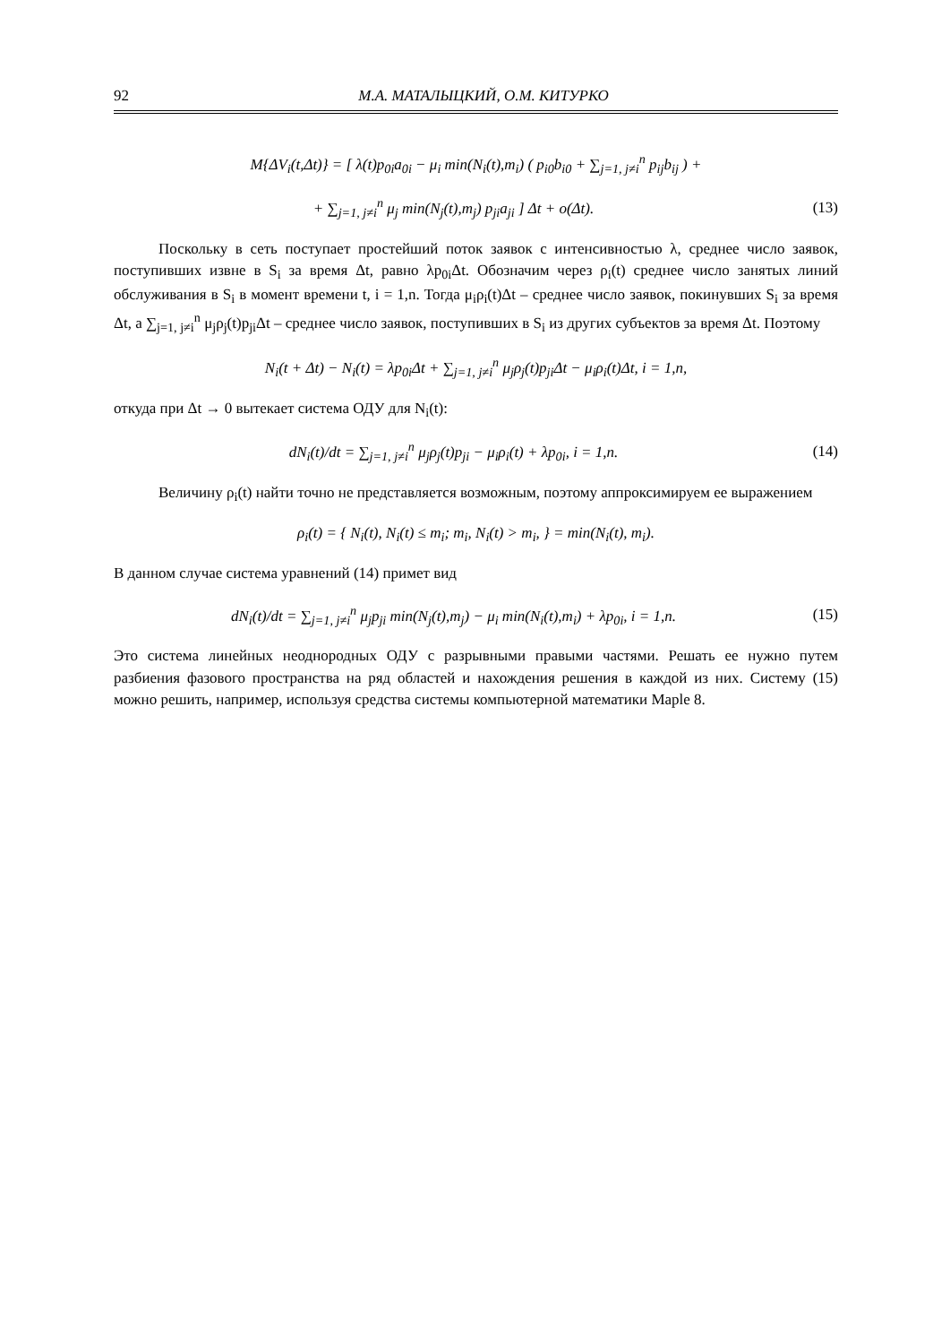92 М.А. МАТАЛЫЦКИЙ, О.М. КИТУРКО
M{ΔV<sub>i</sub>(t,Δt)} = [ λ(t)p<sub>0i</sub>a<sub>0i</sub> − μ<sub>i</sub> min(N<sub>i</sub>(t),m<sub>i</sub>) ( p<sub>i0</sub>b<sub>i0</sub> + ∑<sub>j=1, j≠i</sub><sup>n</sup> p<sub>ij</sub>b<sub>ij</sub> ) +
+ ∑<sub>j=1, j≠i</sub><sup>n</sup> μ<sub>j</sub> min(N<sub>j</sub>(t),m<sub>j</sub>) p<sub>ji</sub>a<sub>ji</sub> ] Δt + o(Δt).
(13)
Поскольку в сеть поступает простейший поток заявок с интенсивностью λ, среднее число заявок, поступивших извне в S<sub>i</sub> за время Δt, равно λp<sub>0i</sub>Δt. Обозначим через ρ<sub>i</sub>(t) среднее число занятых линий обслуживания в S<sub>i</sub> в момент времени t, i = 1,n. Тогда μ<sub>i</sub>ρ<sub>i</sub>(t)Δt – среднее число заявок, покинувших S<sub>i</sub> за время Δt, а ∑<sub>j=1, j≠i</sub><sup>n</sup> μ<sub>j</sub>ρ<sub>j</sub>(t)p<sub>ji</sub>Δt – среднее число заявок, поступивших в S<sub>i</sub> из других субъектов за время Δt. Поэтому
N<sub>i</sub>(t + Δt) − N<sub>i</sub>(t) = λp<sub>0i</sub>Δt + ∑<sub>j=1, j≠i</sub><sup>n</sup> μ<sub>j</sub>ρ<sub>j</sub>(t)p<sub>ji</sub>Δt − μ<sub>i</sub>ρ<sub>i</sub>(t)Δt, i = 1,n,
откуда при Δt → 0 вытекает система ОДУ для N<sub>i</sub>(t):
dN<sub>i</sub>(t)/dt = ∑<sub>j=1, j≠i</sub><sup>n</sup> μ<sub>j</sub>ρ<sub>j</sub>(t)p<sub>ji</sub> − μ<sub>i</sub>ρ<sub>i</sub>(t) + λp<sub>0i</sub>, i = 1,n.
(14)
Величину ρ<sub>i</sub>(t) найти точно не представляется возможным, поэтому аппроксимируем ее выражением
ρ<sub>i</sub>(t) = { N<sub>i</sub>(t), N<sub>i</sub>(t) ≤ m<sub>i</sub>; m<sub>i</sub>, N<sub>i</sub>(t) > m<sub>i</sub>, } = min(N<sub>i</sub>(t), m<sub>i</sub>).
В данном случае система уравнений (14) примет вид
dN<sub>i</sub>(t)/dt = ∑<sub>j=1, j≠i</sub><sup>n</sup> μ<sub>j</sub>p<sub>ji</sub> min(N<sub>j</sub>(t),m<sub>j</sub>) − μ<sub>i</sub> min(N<sub>i</sub>(t),m<sub>i</sub>) + λp<sub>0i</sub>, i = 1,n.
(15)
Это система линейных неоднородных ОДУ с разрывными правыми частями. Решать ее нужно путем разбиения фазового пространства на ряд областей и нахождения решения в каждой из них. Систему (15) можно решить, например, используя средства системы компьютерной математики Maple 8.